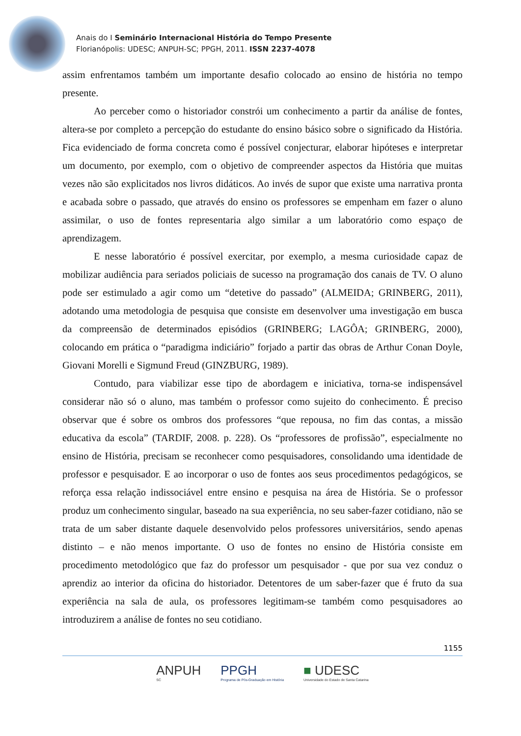Anais do I Seminário Internacional História do Tempo Presente
Florianópolis: UDESC; ANPUH-SC; PPGH, 2011. ISSN 2237-4078
assim enfrentamos também um importante desafio colocado ao ensino de história no tempo presente.
Ao perceber como o historiador constrói um conhecimento a partir da análise de fontes, altera-se por completo a percepção do estudante do ensino básico sobre o significado da História. Fica evidenciado de forma concreta como é possível conjecturar, elaborar hipóteses e interpretar um documento, por exemplo, com o objetivo de compreender aspectos da História que muitas vezes não são explicitados nos livros didáticos. Ao invés de supor que existe uma narrativa pronta e acabada sobre o passado, que através do ensino os professores se empenham em fazer o aluno assimilar, o uso de fontes representaria algo similar a um laboratório como espaço de aprendizagem.
E nesse laboratório é possível exercitar, por exemplo, a mesma curiosidade capaz de mobilizar audiência para seriados policiais de sucesso na programação dos canais de TV. O aluno pode ser estimulado a agir como um “detetive do passado” (ALMEIDA; GRINBERG, 2011), adotando uma metodologia de pesquisa que consiste em desenvolver uma investigação em busca da compreensão de determinados episódios (GRINBERG; LAGÔA; GRINBERG, 2000), colocando em prática o “paradigma indiciário” forjado a partir das obras de Arthur Conan Doyle, Giovani Morelli e Sigmund Freud (GINZBURG, 1989).
Contudo, para viabilizar esse tipo de abordagem e iniciativa, torna-se indispensável considerar não só o aluno, mas também o professor como sujeito do conhecimento. É preciso observar que é sobre os ombros dos professores “que repousa, no fim das contas, a missão educativa da escola” (TARDIF, 2008. p. 228). Os “professores de profissão”, especialmente no ensino de História, precisam se reconhecer como pesquisadores, consolidando uma identidade de professor e pesquisador. E ao incorporar o uso de fontes aos seus procedimentos pedagógicos, se reforça essa relação indissociável entre ensino e pesquisa na área de História. Se o professor produz um conhecimento singular, baseado na sua experiência, no seu saber-fazer cotidiano, não se trata de um saber distante daquele desenvolvido pelos professores universitários, sendo apenas distinto – e não menos importante. O uso de fontes no ensino de História consiste em procedimento metodológico que faz do professor um pesquisador - que por sua vez conduz o aprendiz ao interior da oficina do historiador. Detentores de um saber-fazer que é fruto da sua experiência na sala de aula, os professores legitimam-se também como pesquisadores ao introduzirem a análise de fontes no seu cotidiano.
1155
ANPUH
SC PPGH
Programa de Pós-Graduação em História ■ UDESC
Universidade do Estado de Santa Catarina